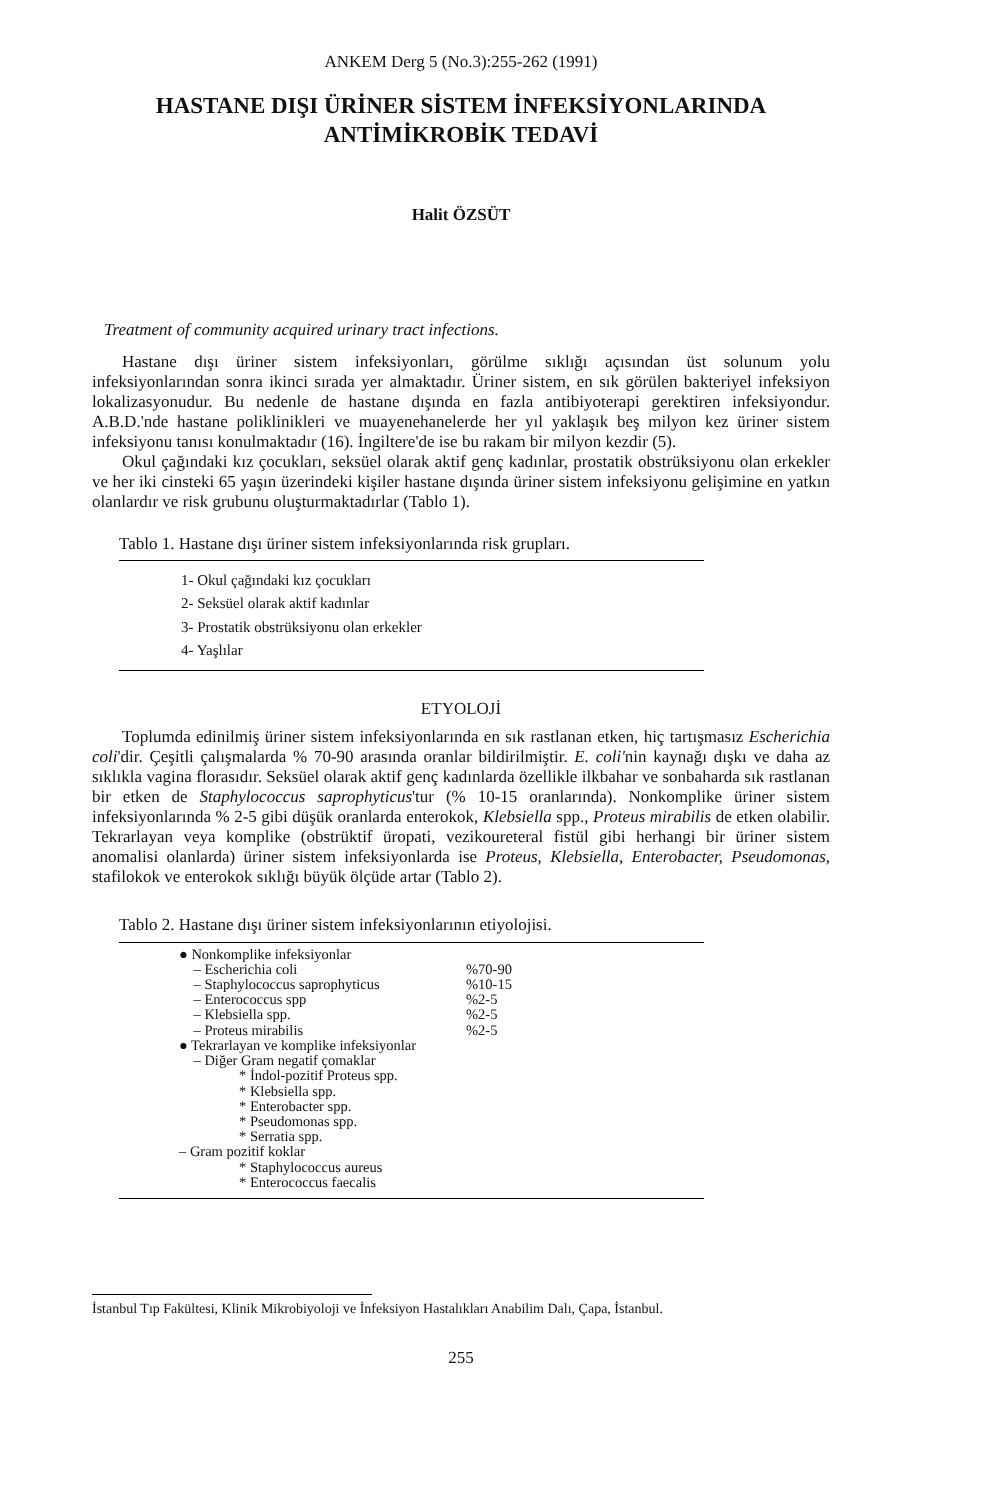ANKEM Derg 5 (No.3):255-262 (1991)
HASTANE DIŞI ÜRİNER SİSTEM İNFEKSİYONLARINDA
ANTİMİKROBİK TEDAVİ
Halit ÖZSÜT
Treatment of community acquired urinary tract infections.
Hastane dışı üriner sistem infeksiyonları, görülme sıklığı açısından üst solunum yolu infeksiyonlarından sonra ikinci sırada yer almaktadır. Üriner sistem, en sık görülen bakteriyel infeksiyon lokalizasyonudur. Bu nedenle de hastane dışında en fazla antibiyoterapi gerektiren infeksiyondur. A.B.D.'nde hastane poliklinikleri ve muayenehanelerde her yıl yaklaşık beş milyon kez üriner sistem infeksiyonu tanısı konulmaktadır (16). İngiltere'de ise bu rakam bir milyon kezdir (5).
Okul çağındaki kız çocukları, seksüel olarak aktif genç kadınlar, prostatik obstrüksiyonu olan erkekler ve her iki cinsteki 65 yaşın üzerindeki kişiler hastane dışında üriner sistem infeksiyonu gelişimine en yatkın olanlardır ve risk grubunu oluşturmaktadırlar (Tablo 1).
Tablo 1. Hastane dışı üriner sistem infeksiyonlarında risk grupları.
1- Okul çağındaki kız çocukları
2- Seksüel olarak aktif kadınlar
3- Prostatik obstrüksiyonu olan erkekler
4- Yaşlılar
ETYOLOJİ
Toplumda edinilmiş üriner sistem infeksiyonlarında en sık rastlanan etken, hiç tartışmasız Escherichia coli'dir. Çeşitli çalışmalarda % 70-90 arasında oranlar bildirilmiştir. E. coli'nin kaynağı dışkı ve daha az sıklıkla vagina florasıdır. Seksüel olarak aktif genç kadınlarda özellikle ilkbahar ve sonbaharda sık rastlanan bir etken de Staphylococcus saprophyticus'tur (% 10-15 oranlarında). Nonkomplike üriner sistem infeksiyonlarında % 2-5 gibi düşük oranlarda enterokok, Klebsiella spp., Proteus mirabilis de etken olabilir. Tekrarlayan veya komplike (obstrüktif üropati, vezikoureteral fistül gibi herhangi bir üriner sistem anomalisi olanlarda) üriner sistem infeksiyonlarda ise Proteus, Klebsiella, Enterobacter, Pseudomonas, stafilokok ve enterokok sıklığı büyük ölçüde artar (Tablo 2).
Tablo 2. Hastane dışı üriner sistem infeksiyonlarının etiyolojisi.
| ● Nonkomplike infeksiyonlar | |
| – Escherichia coli | %70-90 |
| – Staphylococcus saprophyticus | %10-15 |
| – Enterococcus spp | %2-5 |
| – Klebsiella spp. | %2-5 |
| – Proteus mirabilis | %2-5 |
| ● Tekrarlayan ve komplike infeksiyonlar | |
| – Diğer Gram negatif çomaklar | |
| * İndol-pozitif Proteus spp. | |
| * Klebsiella spp. | |
| * Enterobacter spp. | |
| * Pseudomonas spp. | |
| * Serratia spp. | |
| – Gram pozitif koklar | |
| * Staphylococcus aureus | |
| * Enterococcus faecalis | |
İstanbul Tıp Fakültesi, Klinik Mikrobiyoloji ve İnfeksiyon Hastalıkları Anabilim Dalı, Çapa, İstanbul.
255